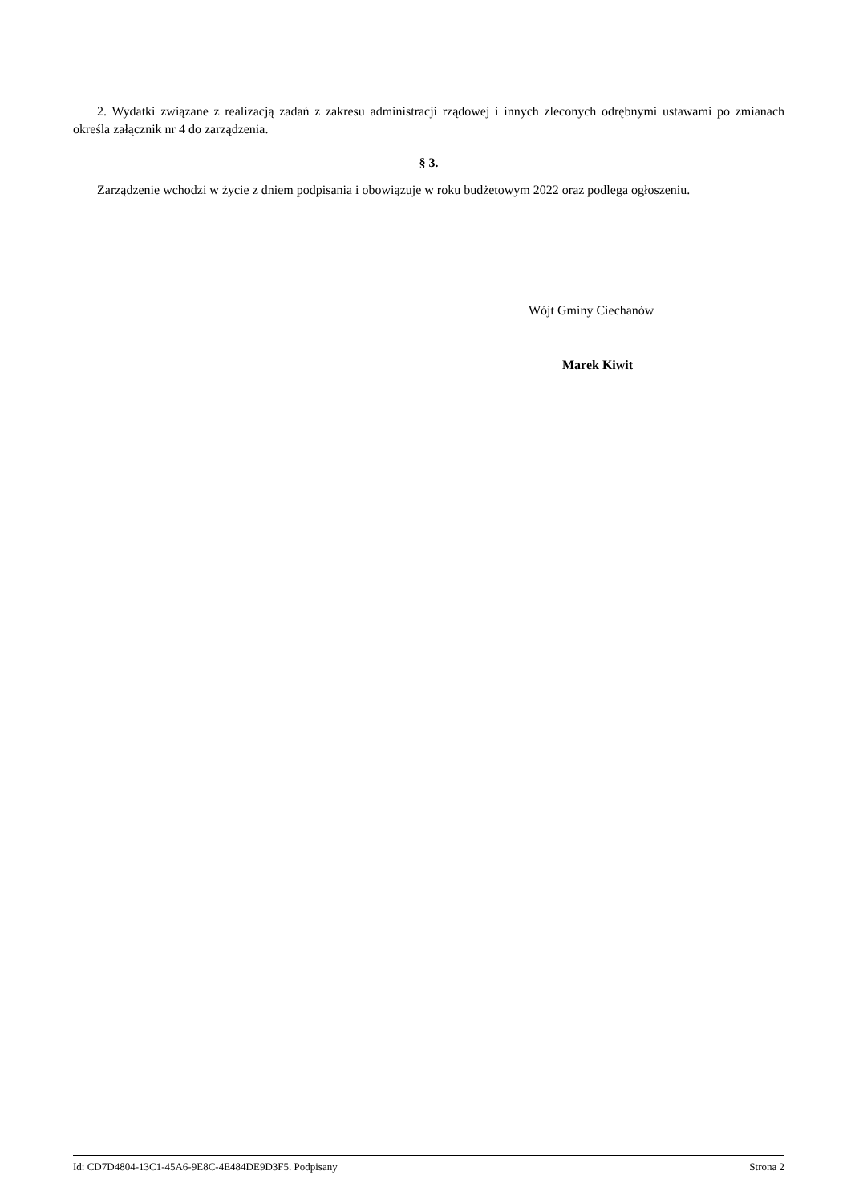2. Wydatki związane z realizacją zadań z zakresu administracji rządowej i innych zleconych odrębnymi ustawami po zmianach określa załącznik nr 4 do zarządzenia.
§ 3.
Zarządzenie wchodzi w życie z dniem podpisania i obowiązuje w roku budżetowym 2022 oraz podlega ogłoszeniu.
Wójt Gminy Ciechanów
Marek Kiwit
Id: CD7D4804-13C1-45A6-9E8C-4E484DE9D3F5. Podpisany Strona 2